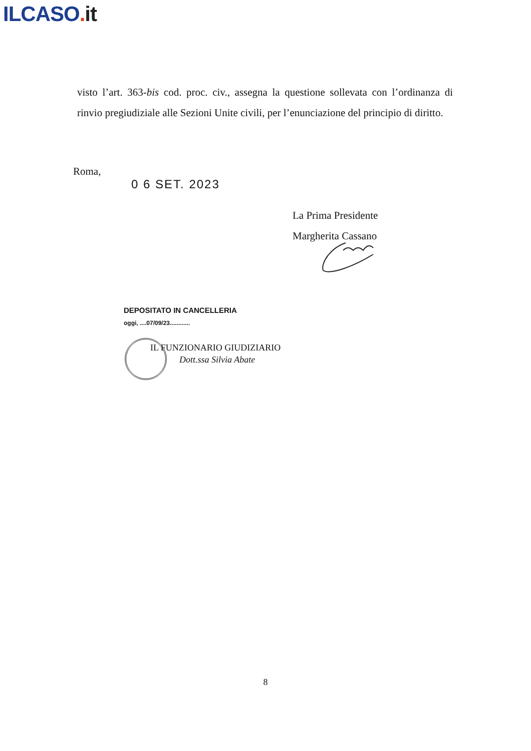ILCASO. it
visto l’art. 363-bis cod. proc. civ., assegna la questione sollevata con l’ordinanza di rinvio pregiudiziale alle Sezioni Unite civili, per l’enunciazione del principio di diritto.
Roma,
0 6 SET. 2023
La Prima Presidente
Margherita Cassano
DEPOSITATO IN CANCELLERIA
oggi, ....07/09/23............
IL FUNZIONARIO GIUDIZIARIO
Dott.ssa Silvia Abate
8